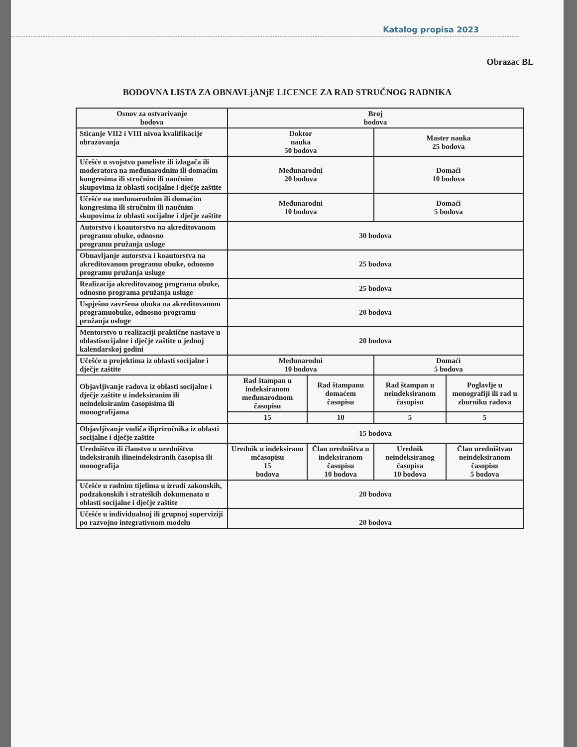Katalog propisa 2023
Obrazac BL
BODOVNA LISTA ZA OBNAVLjANjE LICENCE ZA RAD STRUČNOG RADNIKA
| Osnov za ostvarivanje bodova | Broj bodova | | | |
| Sticanje VII2 i VIII nivoa kvalifikacije obrazovanja | Doktor nauka 50 bodova | | Master nauka 25 bodova | |
| Učešće u svojstvu paneliste ili izlagača ili moderatora na međunarodnim ili domaćim kongresima ili stručnim ili naučnim skupovima iz oblasti socijalne i dječje zaštite | Međunarodni 20 bodova | | Domaći 10 bodova | |
| Učešće na međunarodnim ili domaćim kongresima ili stručnim ili naučnim skupovima iz oblasti socijalne i dječje zaštite | Međunarodni 10 bodova | | Domaći 5 bodova | |
| Autorstvo i koautorstvo na akreditovanom programu obuke, odnosno programu pružanja usluge | 30 bodova | | | |
| Obnavljanje autorstva i koautorstva na akreditovanom programu obuke, odnosno programu pružanja usluge | 25 bodova | | | |
| Realizacija akreditovanog programa obuke, odnosno programa pružanja usluge | 25 bodova | | | |
| Uspješno završena obuka na akreditovanom programuobuke, odnosno programu pružanja usluge | 20 bodova | | | |
| Mentorstvo u realizaciji praktične nastave u oblastisocijalne i dječje zaštite u jednoj kalendarskoj godini | 20 bodova | | | |
| Učešće u projektima iz oblasti socijalne i dječje zaštite | Međunarodni 10 bodova | | Domaći 5 bodova | |
| Objavljivanje radova iz oblasti socijalne i dječje zaštite u indeksiranim ili neindeksiranim časopisima ili monografijama | Rad štampan u indeksiranom međunarodnom časopisu | Rad štampanu domaćem časopisu | Rad štampan u neindeksiranom časopisu | Poglavlje u monografiji ili rad u zborniku radova |
| | 15 | 10 | 5 | 5 |
| Objavljivanje vodiča ilipriručnika iz oblasti socijalne i dječje zaštite | 15 bodova | | | |
| Uredništvo ili članstvo u uredništvu indeksiranih ilineindeksiranih časopisa ili monografija | Urednik u indeksirano mčasopisu 15 bodova | Član uredništva u indeksiranom časopisu 10 bodova | Urednik neindeksiranog časopisa 10 bodova | Član uredništvau neindeksiranom časopisu 5 bodova |
| Učešće u radnim tijelima u izradi zakonskih, podzakonskih i strateških dokumenata u oblasti socijalne i dječje zaštite | 20 bodova | | | |
| Učešće u individualnoj ili grupnoj superviziji po razvojno integrativnom modelu | 20 bodova | | | |